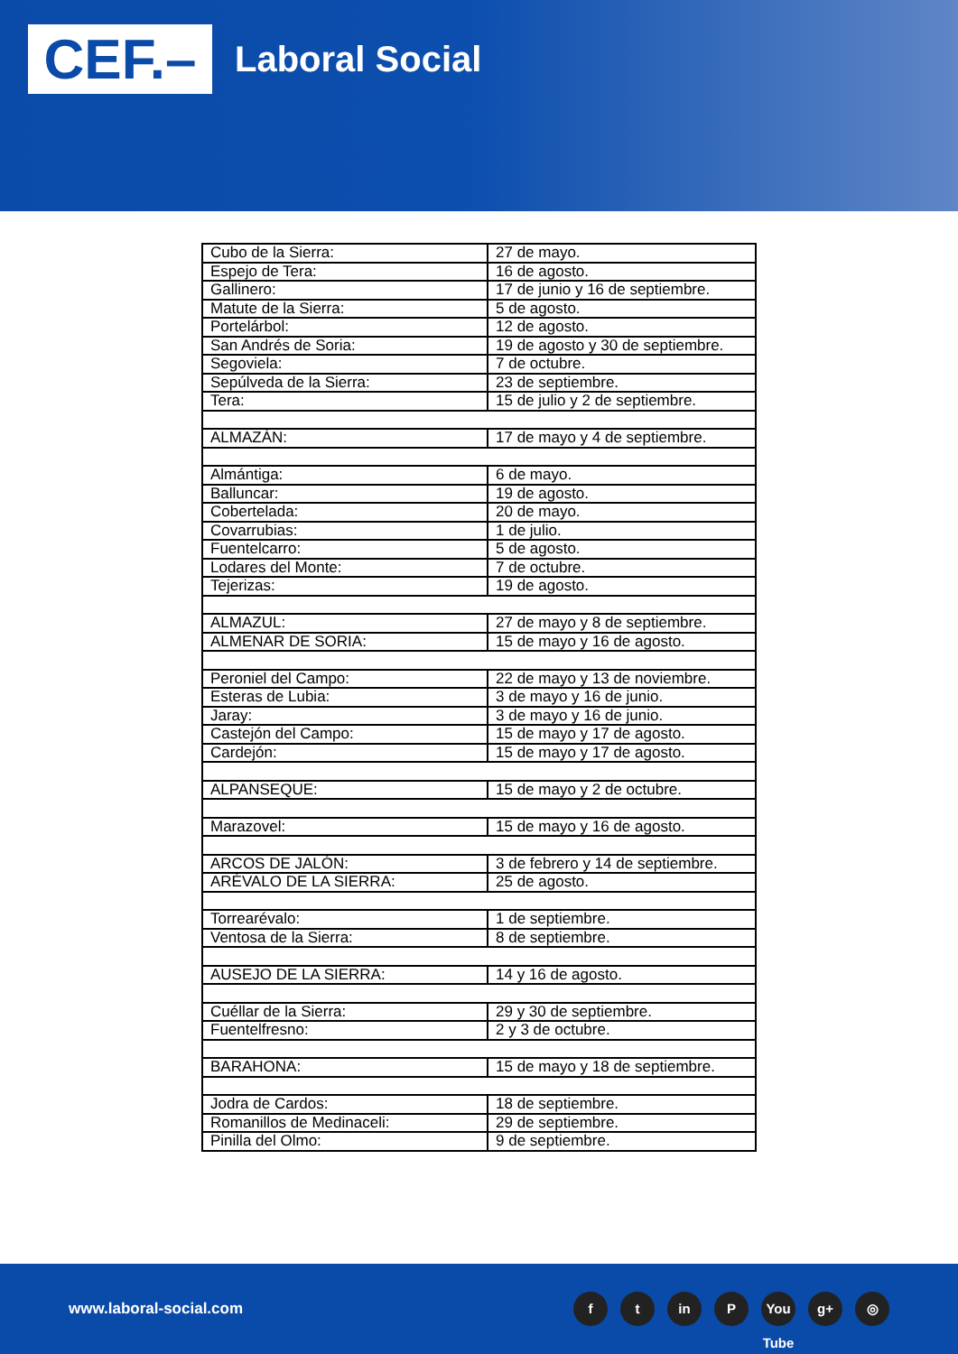CEF.–
Laboral Social
| Cubo de la Sierra: | 27 de mayo. |
| Espejo de Tera: | 16 de agosto. |
| Gallinero: | 17 de junio y 16 de septiembre. |
| Matute de la Sierra: | 5 de agosto. |
| Portelárbol: | 12 de agosto. |
| San Andrés de Soria: | 19 de agosto y 30 de septiembre. |
| Segoviela: | 7 de octubre. |
| Sepúlveda de la Sierra: | 23 de septiembre. |
| Tera: | 15 de julio y 2 de septiembre. |
| ALMAZÁN: | 17 de mayo y 4 de septiembre. |
| Almántiga: | 6 de mayo. |
| Balluncar: | 19 de agosto. |
| Cobertelada: | 20 de mayo. |
| Covarrubias: | 1 de julio. |
| Fuentelcarro: | 5 de agosto. |
| Lodares del Monte: | 7 de octubre. |
| Tejerizas: | 19 de agosto. |
| ALMAZUL: | 27 de mayo y 8 de septiembre. |
| ALMENAR DE SORIA: | 15 de mayo y 16 de agosto. |
| Peroniel del Campo: | 22 de mayo y 13 de noviembre. |
| Esteras de Lubia: | 3 de mayo y 16 de junio. |
| Jaray: | 3 de mayo y 16 de junio. |
| Castejón del Campo: | 15 de mayo y 17 de agosto. |
| Cardejón: | 15 de mayo y 17 de agosto. |
| ALPANSEQUE: | 15 de mayo y 2 de octubre. |
| Marazovel: | 15 de mayo y 16 de agosto. |
| ARCOS DE JALÓN: | 3 de febrero y 14 de septiembre. |
| ARÉVALO DE LA SIERRA: | 25 de agosto. |
| Torrearévalo: | 1 de septiembre. |
| Ventosa de la Sierra: | 8 de septiembre. |
| AUSEJO DE LA SIERRA: | 14 y 16 de agosto. |
| Cuéllar de la Sierra: | 29 y 30 de septiembre. |
| Fuentelfresno: | 2 y 3 de octubre. |
| BARAHONA: | 15 de mayo y 18 de septiembre. |
| Jodra de Cardos: | 18 de septiembre. |
| Romanillos de Medinaceli: | 29 de septiembre. |
| Pinilla del Olmo: | 9 de septiembre. |
www.laboral-social.com
ft in P You Tube g+ ◎